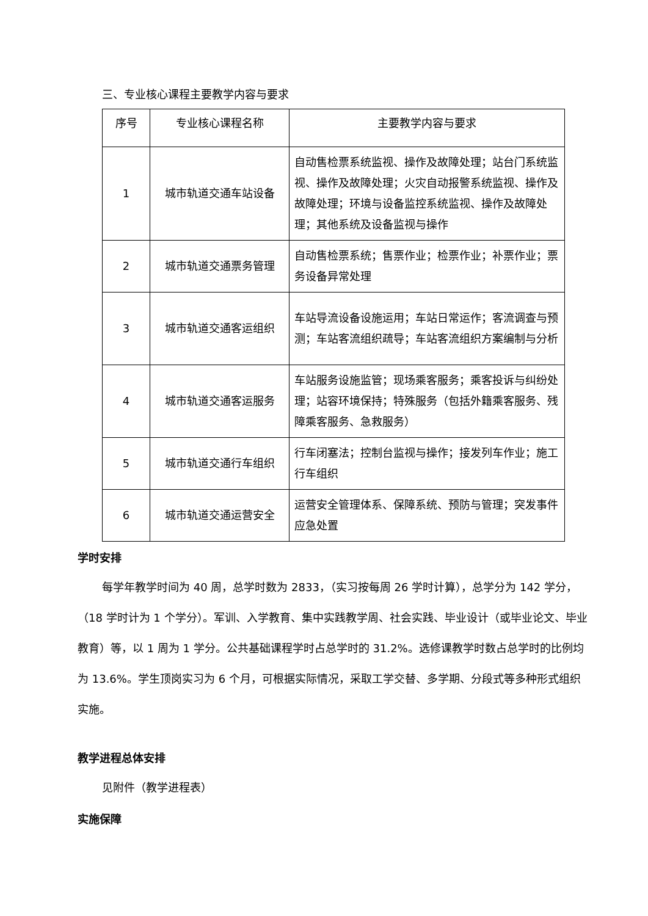三、专业核心课程主要教学内容与要求
| 序号 | 专业核心课程名称 | 主要教学内容与要求 |
| --- | --- | --- |
| 1 | 城市轨道交通车站设备 | 自动售检票系统监视、操作及故障处理；站台门系统监视、操作及故障处理；火灾自动报警系统监视、操作及故障处理；环境与设备监控系统监视、操作及故障处理；其他系统及设备监视与操作 |
| 2 | 城市轨道交通票务管理 | 自动售检票系统；售票作业；检票作业；补票作业；票务设备异常处理 |
| 3 | 城市轨道交通客运组织 | 车站导流设备设施运用；车站日常运作；客流调查与预测；车站客流组织疏导；车站客流组织方案编制与分析 |
| 4 | 城市轨道交通客运服务 | 车站服务设施监管；现场乘客服务；乘客投诉与纠纷处理；站容环境保持；特殊服务（包括外籍乘客服务、残障乘客服务、急救服务） |
| 5 | 城市轨道交通行车组织 | 行车闭塞法；控制台监视与操作；接发列车作业；施工行车组织 |
| 6 | 城市轨道交通运营安全 | 运营安全管理体系、保障系统、预防与管理；突发事件应急处置 |
学时安排
每学年教学时间为 40 周，总学时数为 2833，（实习按每周 26 学时计算），总学分为 142 学分，（18 学时计为 1 个学分）。军训、入学教育、集中实践教学周、社会实践、毕业设计（或毕业论文、毕业教育）等，以 1 周为 1 学分。公共基础课程学时占总学时的 31.2%。选修课教学时数占总学时的比例均为 13.6%。学生顶岗实习为 6 个月，可根据实际情况，采取工学交替、多学期、分段式等多种形式组织实施。
教学进程总体安排
见附件（教学进程表）
实施保障